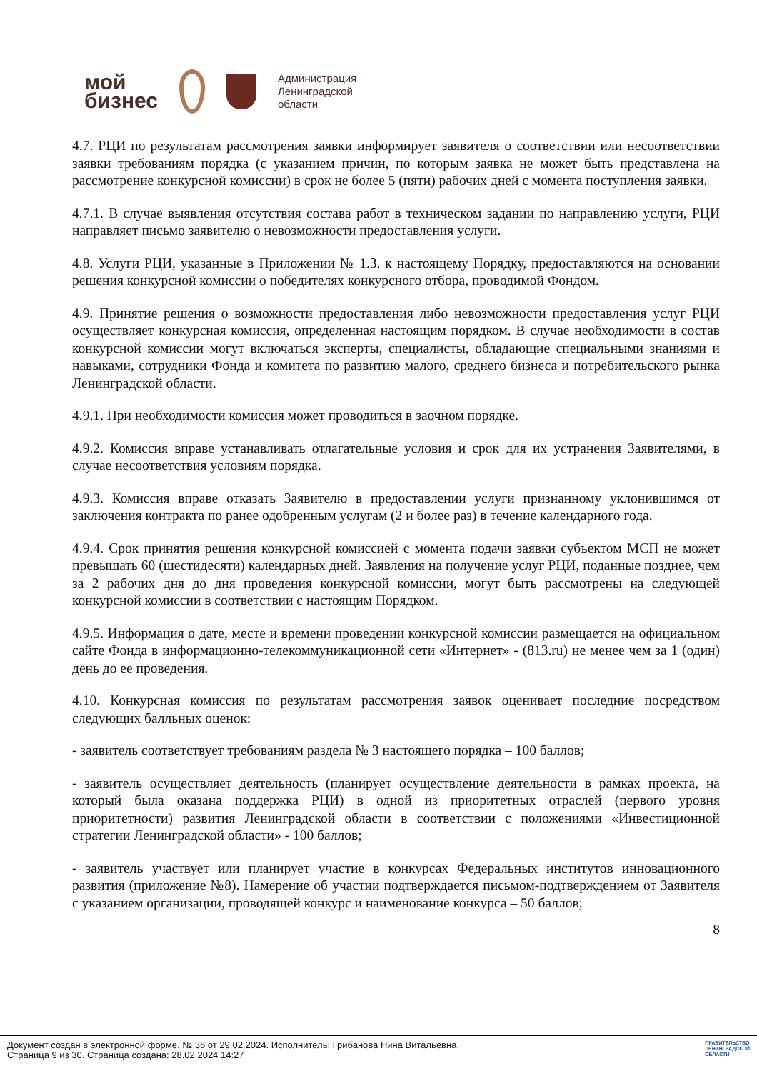мой
бизнес
Администрация
Ленинградской
области
4.7. РЦИ по результатам рассмотрения заявки информирует заявителя о соответствии или несоответствии заявки требованиям порядка (с указанием причин, по которым заявка не может быть представлена на рассмотрение конкурсной комиссии) в срок не более 5 (пяти) рабочих дней с момента поступления заявки.
4.7.1. В случае выявления отсутствия состава работ в техническом задании по направлению услуги, РЦИ направляет письмо заявителю о невозможности предоставления услуги.
4.8. Услуги РЦИ, указанные в Приложении № 1.3. к настоящему Порядку, предоставляются на основании решения конкурсной комиссии о победителях конкурсного отбора, проводимой Фондом.
4.9. Принятие решения о возможности предоставления либо невозможности предоставления услуг РЦИ осуществляет конкурсная комиссия, определенная настоящим порядком. В случае необходимости в состав конкурсной комиссии могут включаться эксперты, специалисты, обладающие специальными знаниями и навыками, сотрудники Фонда и комитета по развитию малого, среднего бизнеса и потребительского рынка Ленинградской области.
4.9.1. При необходимости комиссия может проводиться в заочном порядке.
4.9.2. Комиссия вправе устанавливать отлагательные условия и срок для их устранения Заявителями, в случае несоответствия условиям порядка.
4.9.3. Комиссия вправе отказать Заявителю в предоставлении услуги признанному уклонившимся от заключения контракта по ранее одобренным услугам (2 и более раз) в течение календарного года.
4.9.4. Срок принятия решения конкурсной комиссией с момента подачи заявки субъектом МСП не может превышать 60 (шестидесяти) календарных дней. Заявления на получение услуг РЦИ, поданные позднее, чем за 2 рабочих дня до дня проведения конкурсной комиссии, могут быть рассмотрены на следующей конкурсной комиссии в соответствии с настоящим Порядком.
4.9.5. Информация о дате, месте и времени проведении конкурсной комиссии размещается на официальном сайте Фонда в информационно-телекоммуникационной сети «Интернет» - (813.ru) не менее чем за 1 (один) день до ее проведения.
4.10. Конкурсная комиссия по результатам рассмотрения заявок оценивает последние посредством следующих балльных оценок:
- заявитель соответствует требованиям раздела № 3 настоящего порядка – 100 баллов;
- заявитель осуществляет деятельность (планирует осуществление деятельности в рамках проекта, на который была оказана поддержка РЦИ) в одной из приоритетных отраслей (первого уровня приоритетности) развития Ленинградской области в соответствии с положениями «Инвестиционной стратегии Ленинградской области» - 100 баллов;
- заявитель участвует или планирует участие в конкурсах Федеральных институтов инновационного развития (приложение №8). Намерение об участии подтверждается письмом-подтверждением от Заявителя с указанием организации, проводящей конкурс и наименование конкурса – 50 баллов;
8
Документ создан в электронной форме. № 36 от 29.02.2024. Исполнитель: Грибанова Нина Витальевна
Страница 9 из 30. Страница создана: 28.02.2024 14:27
ПРАВИТЕЛЬСТВО
ЛЕНИНГРАДСКОЙ
ОБЛАСТИ